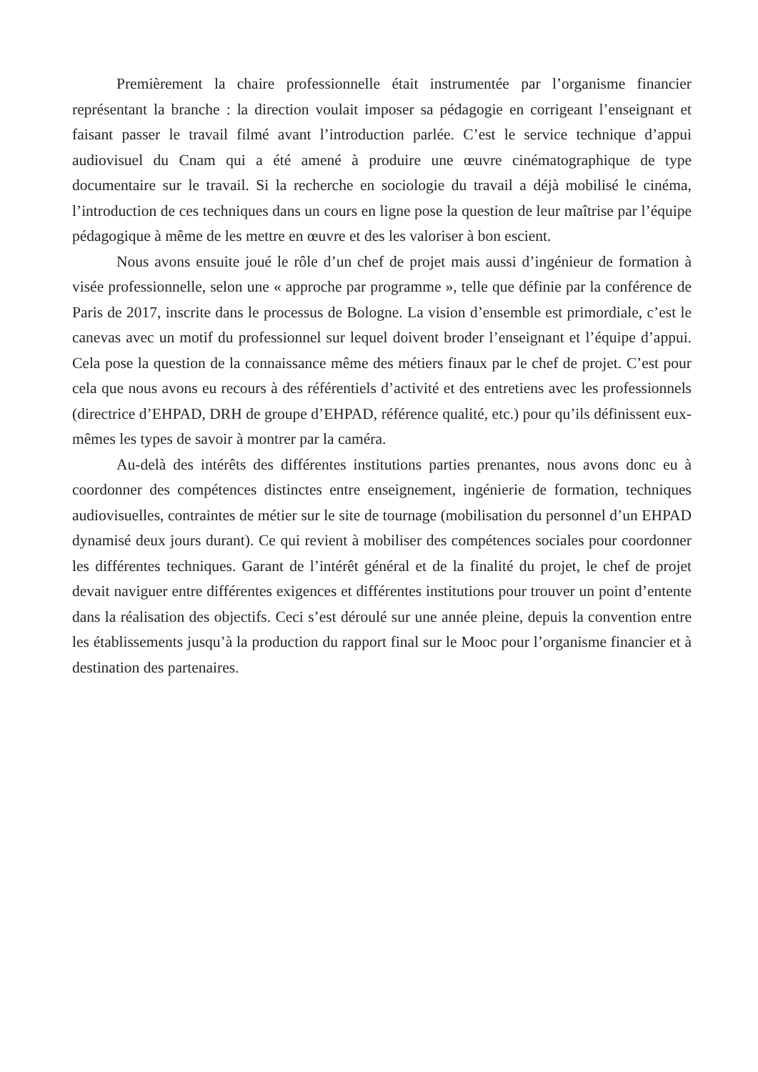Premièrement la chaire professionnelle était instrumentée par l’organisme financier représentant la branche : la direction voulait imposer sa pédagogie en corrigeant l’enseignant et faisant passer le travail filmé avant l’introduction parlée. C’est le service technique d’appui audiovisuel du Cnam qui a été amené à produire une œuvre cinématographique de type documentaire sur le travail. Si la recherche en sociologie du travail a déjà mobilisé le cinéma, l’introduction de ces techniques dans un cours en ligne pose la question de leur maîtrise par l’équipe pédagogique à même de les mettre en œuvre et des les valoriser à bon escient.
Nous avons ensuite joué le rôle d’un chef de projet mais aussi d’ingénieur de formation à visée professionnelle, selon une « approche par programme », telle que définie par la conférence de Paris de 2017, inscrite dans le processus de Bologne. La vision d’ensemble est primordiale, c’est le canevas avec un motif du professionnel sur lequel doivent broder l’enseignant et l’équipe d’appui. Cela pose la question de la connaissance même des métiers finaux par le chef de projet. C’est pour cela que nous avons eu recours à des référentiels d’activité et des entretiens avec les professionnels (directrice d’EHPAD, DRH de groupe d’EHPAD, référence qualité, etc.) pour qu’ils définissent eux-mêmes les types de savoir à montrer par la caméra.
Au-delà des intérêts des différentes institutions parties prenantes, nous avons donc eu à coordonner des compétences distinctes entre enseignement, ingénierie de formation, techniques audiovisuelles, contraintes de métier sur le site de tournage (mobilisation du personnel d’un EHPAD dynamisé deux jours durant). Ce qui revient à mobiliser des compétences sociales pour coordonner les différentes techniques. Garant de l’intérêt général et de la finalité du projet, le chef de projet devait naviguer entre différentes exigences et différentes institutions pour trouver un point d’entente dans la réalisation des objectifs. Ceci s’est déroulé sur une année pleine, depuis la convention entre les établissements jusqu’à la production du rapport final sur le Mooc pour l’organisme financier et à destination des partenaires.